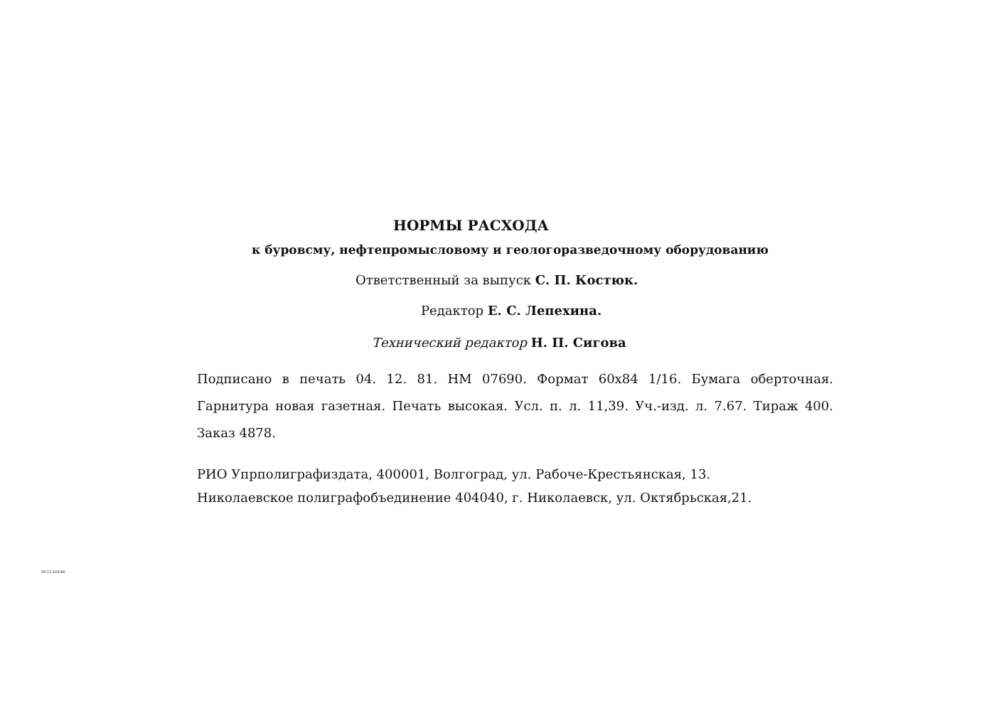НОРМЫ РАСХОДА
к буровсму, нефтепромысловому и геологоразведочному оборудованию
Ответственный за выпуск С. П. Костюк.
Редактор Е. С. Лепехина.
Технический редактор Н. П. Сигова
Подписано в печать 04. 12. 81. НМ 07690. Формат 60х84 1/16. Бумага оберточная. Гарнитура новая газетная. Печать высокая. Усл. п. л. 11,39. Уч.-изд. л. 7.67. Тираж 400. Заказ 4878.
РИО Упрполиграфиздата, 400001, Волгоград, ул. Рабоче-Крестьянская, 13.
Николаевское полиграфобъединение 404040, г. Николаевск, ул. Октябрьская,21.
39-12-429-80